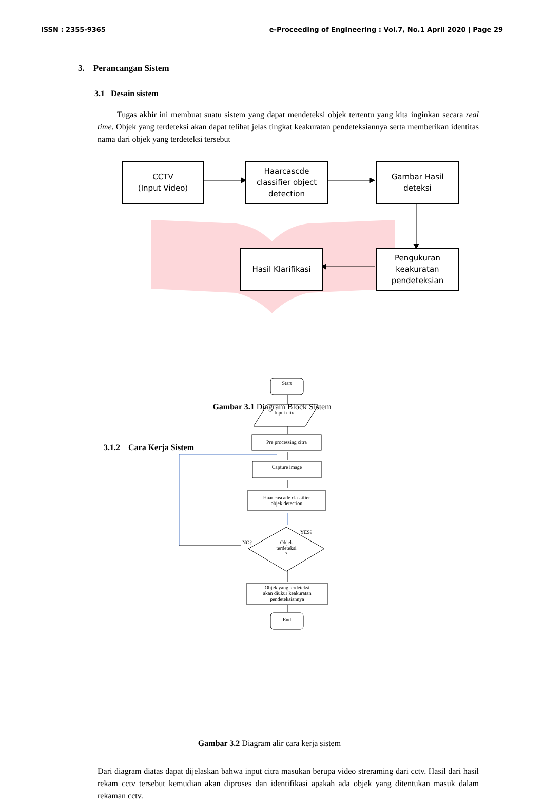ISSN : 2355-9365 e-Proceeding of Engineering : Vol.7, No.1 April 2020 | Page 29
3. Perancangan Sistem
3.1 Desain sistem
Tugas akhir ini membuat suatu sistem yang dapat mendeteksi objek tertentu yang kita inginkan secara real time. Objek yang terdeteksi akan dapat telihat jelas tingkat keakuratan pendeteksiannya serta memberikan identitas nama dari objek yang terdeteksi tersebut
CCTV
(Input Video)
Haarcascde
classifier object
detection
Gambar Hasil
deteksi
Hasil Klarifikasi
Pengukuran
keakuratan
pendeteksian
Gambar 3.1 Diagram Block Sistem
3.1.2 Cara Kerja Sistem
Start
Input citra
Pre processing citra
Capture image
Haar cascade classifier
objek detection
YES?
NO?
Objek
terdeteksi
?
Objek yang terdeteksi
akan diukur keakuratan
pendeteksiannya
End
Gambar 3.2 Diagram alir cara kerja sistem
Dari diagram diatas dapat dijelaskan bahwa input citra masukan berupa video streraming dari cctv. Hasil dari hasil rekam cctv tersebut kemudian akan diproses dan identifikasi apakah ada objek yang ditentukan masuk dalam rekaman cctv.